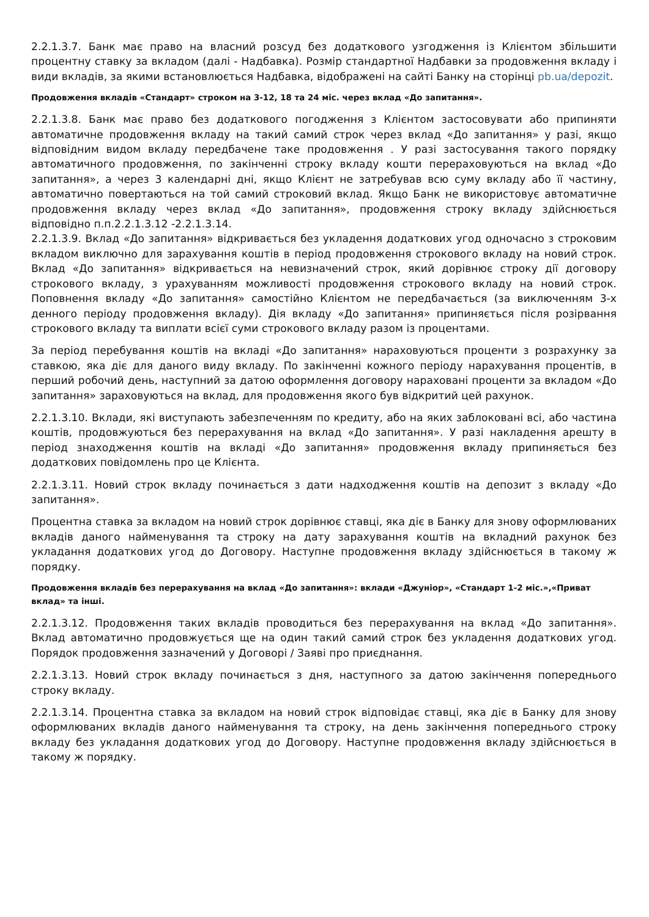2.2.1.3.7. Банк має право на власний розсуд без додаткового узгодження із Клієнтом збільшити процентну ставку за вкладом (далі - Надбавка). Розмір стандартної Надбавки за продовження вкладу і види вкладів, за якими встановлюється Надбавка, відображені на сайті Банку на сторінці pb.ua/depozit.
Продовження вкладів «Стандарт» строком на 3-12, 18 та 24 міс. через вклад «До запитання».
2.2.1.3.8. Банк має право без додаткового погодження з Клієнтом застосовувати або припиняти автоматичне продовження вкладу на такий самий строк через вклад «До запитання» у разі, якщо відповідним видом вкладу передбачене таке продовження . У разі застосування такого порядку автоматичного продовження, по закінченні строку вкладу кошти перераховуються на вклад «До запитання», а через 3 календарні дні, якщо Клієнт не затребував всю суму вкладу або її частину, автоматично повертаються на той самий строковий вклад. Якщо Банк не використовує автоматичне продовження вкладу через вклад «До запитання», продовження строку вкладу здійснюється відповідно п.п.2.2.1.3.12 -2.2.1.3.14.
2.2.1.3.9. Вклад «До запитання» відкривається без укладення додаткових угод одночасно з строковим вкладом виключно для зарахування коштів в період продовження строкового вкладу на новий строк. Вклад «До запитання» відкривається на невизначений строк, який дорівнює строку дії договору строкового вкладу, з урахуванням можливості продовження строкового вкладу на новий строк. Поповнення вкладу «До запитання» самостійно Клієнтом не передбачається (за виключенням 3-х денного періоду продовження вкладу). Дія вкладу «До запитання» припиняється після розірвання строкового вкладу та виплати всієї суми строкового вкладу разом із процентами.
За період перебування коштів на вкладі «До запитання» нараховуються проценти з розрахунку за ставкою, яка діє для даного виду вкладу. По закінченні кожного періоду нарахування процентів, в перший робочий день, наступний за датою оформлення договору нараховані проценти за вкладом «До запитання» зараховуються на вклад, для продовження якого був відкритий цей рахунок.
2.2.1.3.10. Вклади, які виступають забезпеченням по кредиту, або на яких заблоковані всі, або частина коштів, продовжуються без перерахування на вклад «До запитання». У разі накладення арешту в період знаходження коштів на вкладі «До запитання» продовження вкладу припиняється без додаткових повідомлень про це Клієнта.
2.2.1.3.11. Новий строк вкладу починається з дати надходження коштів на депозит з вкладу «До запитання».
Процентна ставка за вкладом на новий строк дорівнює ставці, яка діє в Банку для знову оформлюваних вкладів даного найменування та строку на дату зарахування коштів на вкладний рахунок без укладання додаткових угод до Договору. Наступне продовження вкладу здійснюється в такому ж порядку.
Продовження вкладів без перерахування на вклад «До запитання»: вклади «Джуніор», «Стандарт 1-2 міс.»,«Приват вклад» та інші.
2.2.1.3.12. Продовження таких вкладів проводиться без перерахування на вклад «До запитання». Вклад автоматично продовжується ще на один такий самий строк без укладення додаткових угод. Порядок продовження зазначений у Договорі / Заяві про приєднання.
2.2.1.3.13. Новий строк вкладу починається з дня, наступного за датою закінчення попереднього строку вкладу.
2.2.1.3.14. Процентна ставка за вкладом на новий строк відповідає ставці, яка діє в Банку для знову оформлюваних вкладів даного найменування та строку, на день закінчення попереднього строку вкладу без укладання додаткових угод до Договору. Наступне продовження вкладу здійснюється в такому ж порядку.